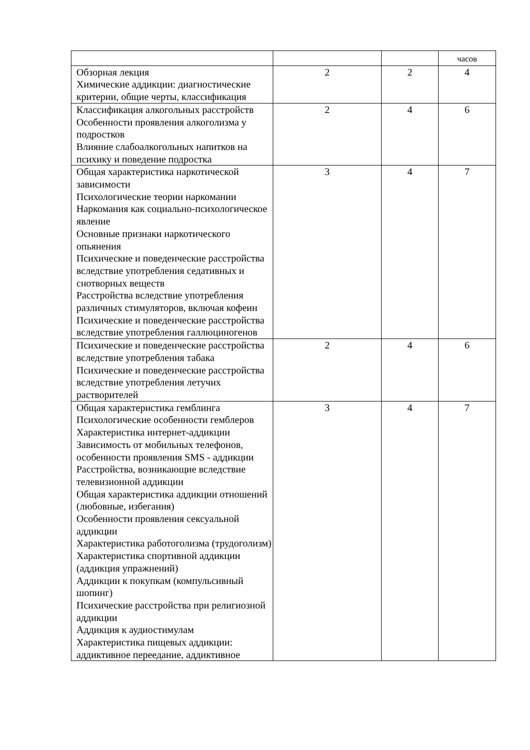| | | | часов |
| Обзорная лекция Химические аддикции: диагностические критерии, общие черты, классификация | 2 | 2 | 4 |
| Классификация алкогольных расстройств Особенности проявления алкоголизма у подростков Влияние слабоалкогольных напитков на психику и поведение подростка | 2 | 4 | 6 |
| Общая характеристика наркотической зависимости Психологические теории наркомании Наркомания как социально-психологическое явление Основные признаки наркотического опьянения Психические и поведенческие расстройства вследствие употребления седативных и снотворных веществ Расстройства вследствие употребления различных стимуляторов, включая кофеин Психические и поведенческие расстройства вследствие употребления галлюциногенов | 3 | 4 | 7 |
| Психические и поведенческие расстройства вследствие употребления табака Психические и поведенческие расстройства вследствие употребления летучих растворителей | 2 | 4 | 6 |
| Общая характеристика гемблинга Психологические особенности гемблеров Характеристика интернет-аддикции Зависимость от мобильных телефонов, особенности проявления SMS - аддикции Расстройства, возникающие вследствие телевизионной аддикции Общая характеристика аддикции отношений (любовные, избегания) Особенности проявления сексуальной аддикции Характеристика работоголизма (трудоголизм) Характеристика спортивной аддикции (аддикция упражнений) Аддикции к покупкам (компульсивный шопинг) Психические расстройства при религиозной аддикции Аддикция к аудиостимулам Характеристика пищевых аддикции: аддиктивное переедание, аддиктивное | 3 | 4 | 7 |